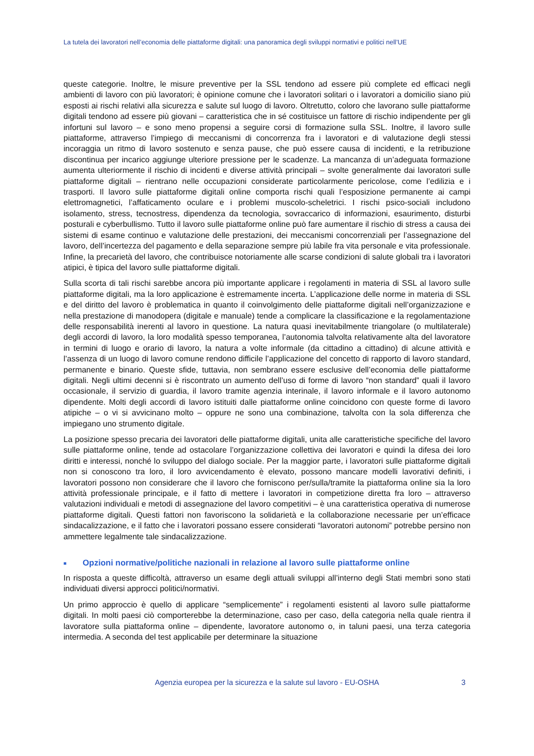La tutela dei lavoratori nell’economia delle piattaforme digitali: una panoramica degli sviluppi normativi e politici nell’UE
queste categorie. Inoltre, le misure preventive per la SSL tendono ad essere più complete ed efficaci negli ambienti di lavoro con più lavoratori; è opinione comune che i lavoratori solitari o i lavoratori a domicilio siano più esposti ai rischi relativi alla sicurezza e salute sul luogo di lavoro. Oltretutto, coloro che lavorano sulle piattaforme digitali tendono ad essere più giovani – caratteristica che in sé costituisce un fattore di rischio indipendente per gli infortuni sul lavoro – e sono meno propensi a seguire corsi di formazione sulla SSL. Inoltre, il lavoro sulle piattaforme, attraverso l’impiego di meccanismi di concorrenza fra i lavoratori e di valutazione degli stessi incoraggia un ritmo di lavoro sostenuto e senza pause, che può essere causa di incidenti, e la retribuzione discontinua per incarico aggiunge ulteriore pressione per le scadenze. La mancanza di un’adeguata formazione aumenta ulteriormente il rischio di incidenti e diverse attività principali – svolte generalmente dai lavoratori sulle piattaforme digitali – rientrano nelle occupazioni considerate particolarmente pericolose, come l’edilizia e i trasporti. Il lavoro sulle piattaforme digitali online comporta rischi quali l’esposizione permanente ai campi elettromagnetici, l’affaticamento oculare e i problemi muscolo-scheletrici. I rischi psico-sociali includono isolamento, stress, tecnostress, dipendenza da tecnologia, sovraccarico di informazioni, esaurimento, disturbi posturali e cyberbullismo. Tutto il lavoro sulle piattaforme online può fare aumentare il rischio di stress a causa dei sistemi di esame continuo e valutazione delle prestazioni, dei meccanismi concorrenziali per l’assegnazione del lavoro, dell’incertezza del pagamento e della separazione sempre più labile fra vita personale e vita professionale. Infine, la precarietà del lavoro, che contribuisce notoriamente alle scarse condizioni di salute globali tra i lavoratori atipici, è tipica del lavoro sulle piattaforme digitali.
Sulla scorta di tali rischi sarebbe ancora più importante applicare i regolamenti in materia di SSL al lavoro sulle piattaforme digitali, ma la loro applicazione è estremamente incerta. L’applicazione delle norme in materia di SSL e del diritto del lavoro è problematica in quanto il coinvolgimento delle piattaforme digitali nell’organizzazione e nella prestazione di manodopera (digitale e manuale) tende a complicare la classificazione e la regolamentazione delle responsabilità inerenti al lavoro in questione. La natura quasi inevitabilmente triangolare (o multilaterale) degli accordi di lavoro, la loro modalità spesso temporanea, l’autonomia talvolta relativamente alta del lavoratore in termini di luogo e orario di lavoro, la natura a volte informale (da cittadino a cittadino) di alcune attività e l’assenza di un luogo di lavoro comune rendono difficile l’applicazione del concetto di rapporto di lavoro standard, permanente e binario. Queste sfide, tuttavia, non sembrano essere esclusive dell’economia delle piattaforme digitali. Negli ultimi decenni si è riscontrato un aumento dell’uso di forme di lavoro “non standard” quali il lavoro occasionale, il servizio di guardia, il lavoro tramite agenzia interinale, il lavoro informale e il lavoro autonomo dipendente. Molti degli accordi di lavoro istituiti dalle piattaforme online coincidono con queste forme di lavoro atipiche – o vi si avvicinano molto – oppure ne sono una combinazione, talvolta con la sola differenza che impiegano uno strumento digitale.
La posizione spesso precaria dei lavoratori delle piattaforme digitali, unita alle caratteristiche specifiche del lavoro sulle piattaforme online, tende ad ostacolare l’organizzazione collettiva dei lavoratori e quindi la difesa dei loro diritti e interessi, nonché lo sviluppo del dialogo sociale. Per la maggior parte, i lavoratori sulle piattaforme digitali non si conoscono tra loro, il loro avvicendamento è elevato, possono mancare modelli lavorativi definiti, i lavoratori possono non considerare che il lavoro che forniscono per/sulla/tramite la piattaforma online sia la loro attività professionale principale, e il fatto di mettere i lavoratori in competizione diretta fra loro – attraverso valutazioni individuali e metodi di assegnazione del lavoro competitivi – è una caratteristica operativa di numerose piattaforme digitali. Questi fattori non favoriscono la solidarietà e la collaborazione necessarie per un’efficace sindacalizzazione, e il fatto che i lavoratori possano essere considerati “lavoratori autonomi” potrebbe persino non ammettere legalmente tale sindacalizzazione.
■ Opzioni normative/politiche nazionali in relazione al lavoro sulle piattaforme online
In risposta a queste difficoltà, attraverso un esame degli attuali sviluppi all’interno degli Stati membri sono stati individuati diversi approcci politici/normativi.
Un primo approccio è quello di applicare “semplicemente” i regolamenti esistenti al lavoro sulle piattaforme digitali. In molti paesi ciò comporterebbe la determinazione, caso per caso, della categoria nella quale rientra il lavoratore sulla piattaforma online – dipendente, lavoratore autonomo o, in taluni paesi, una terza categoria intermedia. A seconda del test applicabile per determinare la situazione
Agenzia europea per la sicurezza e la salute sul lavoro - EU-OSHA 3